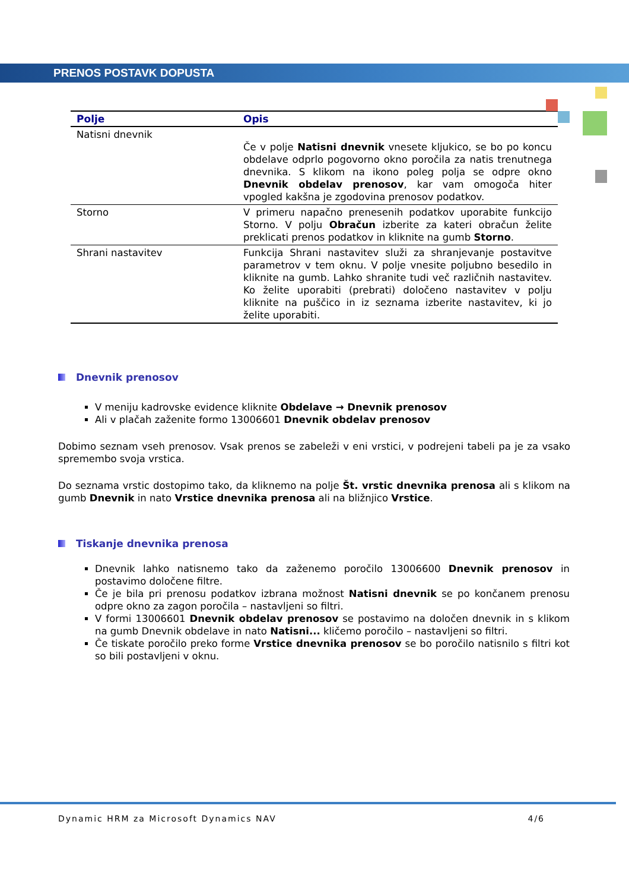PRENOS POSTAVK DOPUSTA
| Polje | Opis |
| --- | --- |
| Natisni dnevnik | Če v polje Natisni dnevnik vnesete kljukico, se bo po koncu obdelave odprlo pogovorno okno poročila za natis trenutnega dnevnika. S klikom na ikono poleg polja se odpre okno Dnevnik obdelav prenosov , kar vam omogoča hiter vpogled kakšna je zgodovina prenosov podatkov. |
| Storno | V primeru napačno prenesenih podatkov uporabite funkcijo Storno. V polju Obračun izberite za kateri obračun želite preklicati prenos podatkov in kliknite na gumb Storno . |
| Shrani nastavitev | Funkcija Shrani nastavitev služi za shranjevanje postavitve parametrov v tem oknu. V polje vnesite poljubno besedilo in kliknite na gumb. Lahko shranite tudi več različnih nastavitev. Ko želite uporabiti (prebrati) določeno nastavitev v polju kliknite na puščico in iz seznama izberite nastavitev, ki jo želite uporabiti. |
Dnevnik prenosov
V meniju kadrovske evidence kliknite Obdelave → Dnevnik prenosov
Ali v plačah zaženite formo 13006601 Dnevnik obdelav prenosov
Dobimo seznam vseh prenosov. Vsak prenos se zabeleži v eni vrstici, v podrejeni tabeli pa je za vsako spremembo svoja vrstica.
Do seznama vrstic dostopimo tako, da kliknemo na polje Št. vrstic dnevnika prenosa ali s klikom na gumb Dnevnik in nato Vrstice dnevnika prenosa ali na bližnjico Vrstice.
Tiskanje dnevnika prenosa
Dnevnik lahko natisnemo tako da zaženemo poročilo 13006600 Dnevnik prenosov in postavimo določene filtre.
Če je bila pri prenosu podatkov izbrana možnost Natisni dnevnik se po končanem prenosu odpre okno za zagon poročila – nastavljeni so filtri.
V formi 13006601 Dnevnik obdelav prenosov se postavimo na določen dnevnik in s klikom na gumb Dnevnik obdelave in nato Natisni... kličemo poročilo – nastavljeni so filtri.
Če tiskate poročilo preko forme Vrstice dnevnika prenosov se bo poročilo natisnilo s filtri kot so bili postavljeni v oknu.
Dynamic HRM za Microsoft Dynamics NAV 4/6